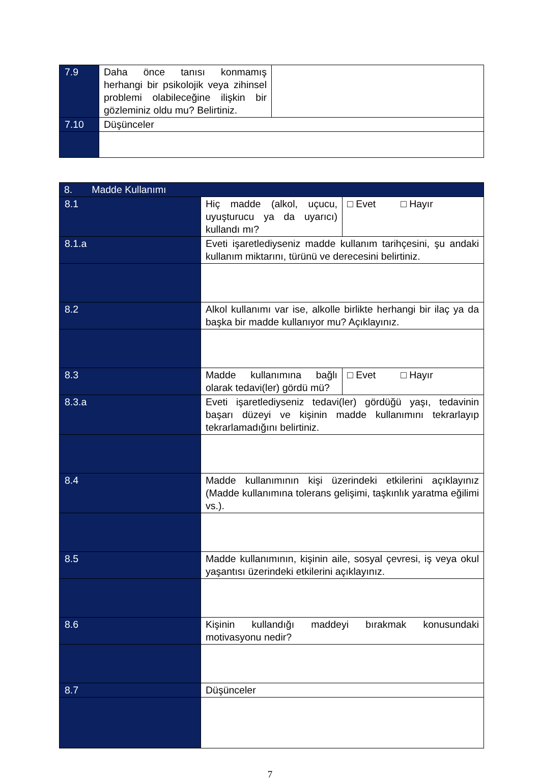| 7.9 | Daha önce tanısı konmamış herhangi bir psikolojik veya zihinsel problemi olabileceğine ilişkin bir gözleminiz oldu mu? Belirtiniz. | |
| 7.10 | Düşünceler | |
| 8. Madde Kullanımı | | |
| --- | --- | --- |
| 8.1 | Hiç madde (alkol, uçucu, uyuşturucu ya da uyarıcı) kullandı mı? | □ Evet □ Hayır |
| 8.1.a | Eveti işaretlediyseniz madde kullanım tarihçesini, şu andaki kullanım miktarını, türünü ve derecesini belirtiniz. | |
| 8.2 | Alkol kullanımı var ise, alkolle birlikte herhangi bir ilaç ya da başka bir madde kullanıyor mu? Açıklayınız. | |
| 8.3 | Madde kullanımına bağlı olarak tedavi(ler) gördü mü? | □ Evet □ Hayır |
| 8.3.a | Eveti işaretlediyseniz tedavi(ler) gördüğü yaşı, tedavinin başarı düzeyi ve kişinin madde kullanımını tekrarlayıp tekrarlamadığını belirtiniz. | |
| 8.4 | Madde kullanımının kişi üzerindeki etkilerini açıklayınız (Madde kullanımına tolerans gelişimi, taşkınlık yaratma eğilimi vs.). | |
| 8.5 | Madde kullanımının, kişinin aile, sosyal çevresi, iş veya okul yaşantısı üzerindeki etkilerini açıklayınız. | |
| 8.6 | Kişinin kullandığı maddeyi bırakmak konusundaki motivasyonu nedir? | |
| 8.7 | Düşünceler | |
7